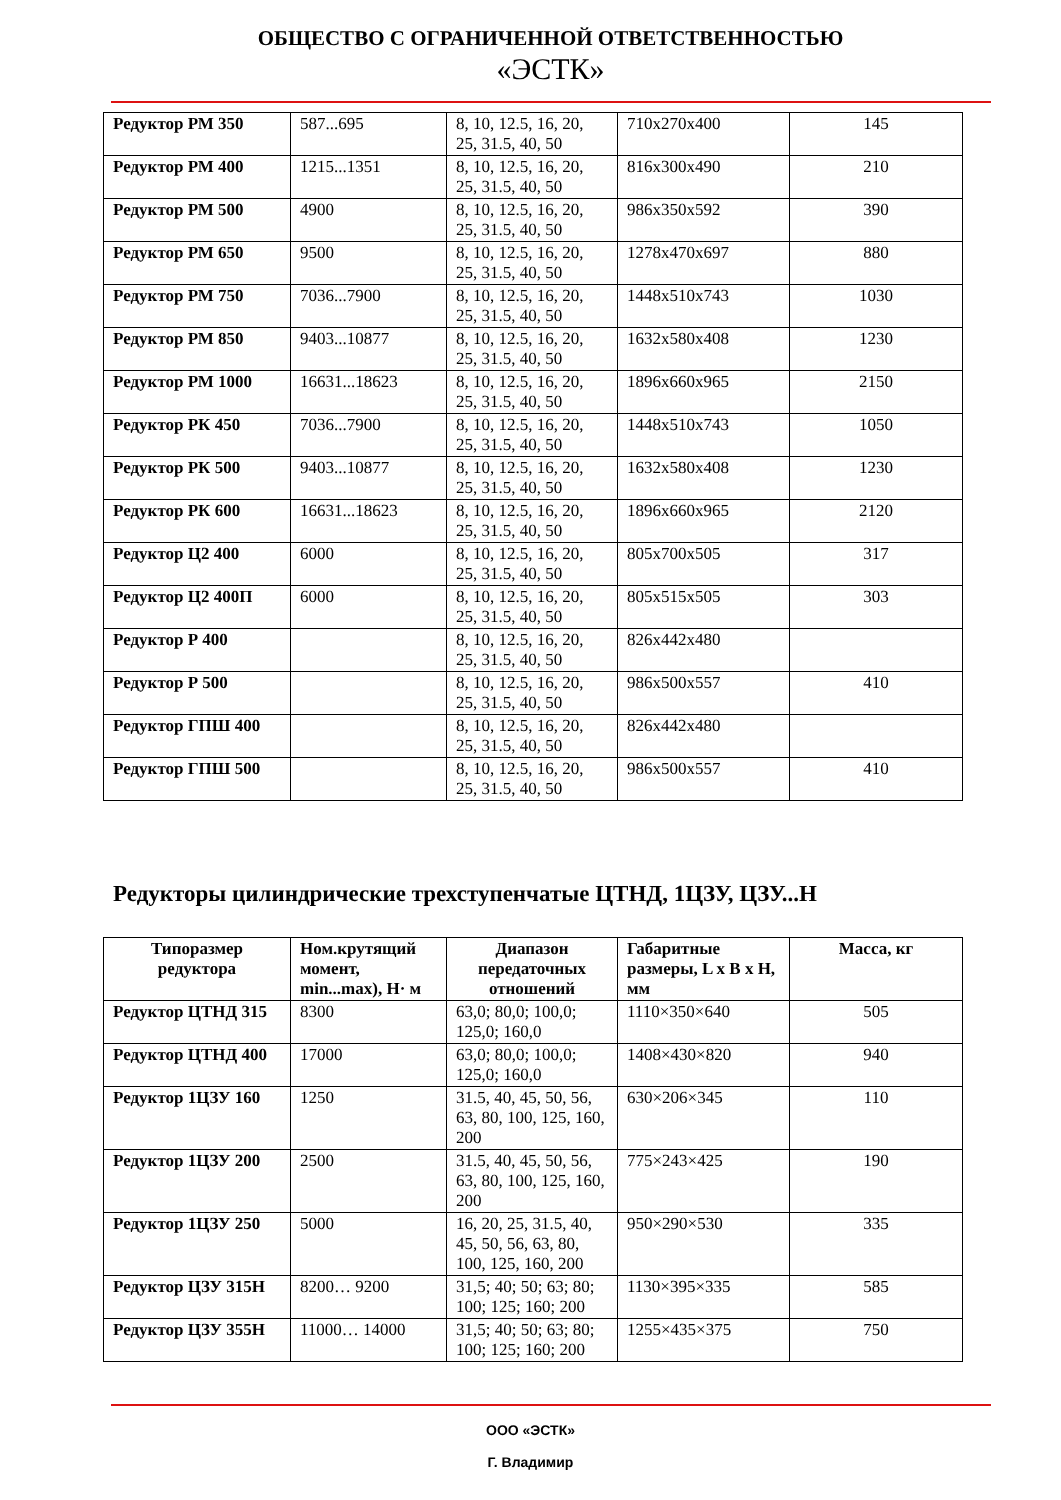ОБЩЕСТВО С ОГРАНИЧЕННОЙ ОТВЕТСТВЕННОСТЬЮ
«ЭСТК»
| Редуктор РМ 350 | 587...695 | 8, 10, 12.5, 16, 20, 25, 31.5, 40, 50 | 710x270x400 | 145 |
| Редуктор РМ 400 | 1215...1351 | 8, 10, 12.5, 16, 20, 25, 31.5, 40, 50 | 816x300x490 | 210 |
| Редуктор РМ 500 | 4900 | 8, 10, 12.5, 16, 20, 25, 31.5, 40, 50 | 986x350x592 | 390 |
| Редуктор РМ 650 | 9500 | 8, 10, 12.5, 16, 20, 25, 31.5, 40, 50 | 1278x470x697 | 880 |
| Редуктор РМ 750 | 7036...7900 | 8, 10, 12.5, 16, 20, 25, 31.5, 40, 50 | 1448x510x743 | 1030 |
| Редуктор РМ 850 | 9403...10877 | 8, 10, 12.5, 16, 20, 25, 31.5, 40, 50 | 1632x580x408 | 1230 |
| Редуктор РМ 1000 | 16631...18623 | 8, 10, 12.5, 16, 20, 25, 31.5, 40, 50 | 1896x660x965 | 2150 |
| Редуктор РК 450 | 7036...7900 | 8, 10, 12.5, 16, 20, 25, 31.5, 40, 50 | 1448x510x743 | 1050 |
| Редуктор РК 500 | 9403...10877 | 8, 10, 12.5, 16, 20, 25, 31.5, 40, 50 | 1632x580x408 | 1230 |
| Редуктор РК 600 | 16631...18623 | 8, 10, 12.5, 16, 20, 25, 31.5, 40, 50 | 1896x660x965 | 2120 |
| Редуктор Ц2 400 | 6000 | 8, 10, 12.5, 16, 20, 25, 31.5, 40, 50 | 805x700x505 | 317 |
| Редуктор Ц2 400П | 6000 | 8, 10, 12.5, 16, 20, 25, 31.5, 40, 50 | 805x515x505 | 303 |
| Редуктор Р 400 | | 8, 10, 12.5, 16, 20, 25, 31.5, 40, 50 | 826x442x480 | |
| Редуктор Р 500 | | 8, 10, 12.5, 16, 20, 25, 31.5, 40, 50 | 986x500x557 | 410 |
| Редуктор ГПШ 400 | | 8, 10, 12.5, 16, 20, 25, 31.5, 40, 50 | 826x442x480 | |
| Редуктор ГПШ 500 | | 8, 10, 12.5, 16, 20, 25, 31.5, 40, 50 | 986x500x557 | 410 |
Редукторы цилиндрические трехступенчатые ЦТНД, 1ЦЗУ, ЦЗУ...Н
| Типоразмер редуктора | Ном.крутящий момент, min...max), Н· м | Диапазон передаточных отношений | Габаритные размеры, L x B x H, мм | Масса, кг |
| --- | --- | --- | --- | --- |
| Редуктор ЦТНД 315 | 8300 | 63,0; 80,0; 100,0; 125,0; 160,0 | 1110×350×640 | 505 |
| Редуктор ЦТНД 400 | 17000 | 63,0; 80,0; 100,0; 125,0; 160,0 | 1408×430×820 | 940 |
| Редуктор 1ЦЗУ 160 | 1250 | 31.5, 40, 45, 50, 56, 63, 80, 100, 125, 160, 200 | 630×206×345 | 110 |
| Редуктор 1ЦЗУ 200 | 2500 | 31.5, 40, 45, 50, 56, 63, 80, 100, 125, 160, 200 | 775×243×425 | 190 |
| Редуктор 1ЦЗУ 250 | 5000 | 16, 20, 25, 31.5, 40, 45, 50, 56, 63, 80, 100, 125, 160, 200 | 950×290×530 | 335 |
| Редуктор ЦЗУ 315Н | 8200… 9200 | 31,5; 40; 50; 63; 80; 100; 125; 160; 200 | 1130×395×335 | 585 |
| Редуктор ЦЗУ 355Н | 11000… 14000 | 31,5; 40; 50; 63; 80; 100; 125; 160; 200 | 1255×435×375 | 750 |
ООО «ЭСТК»
Г. Владимир